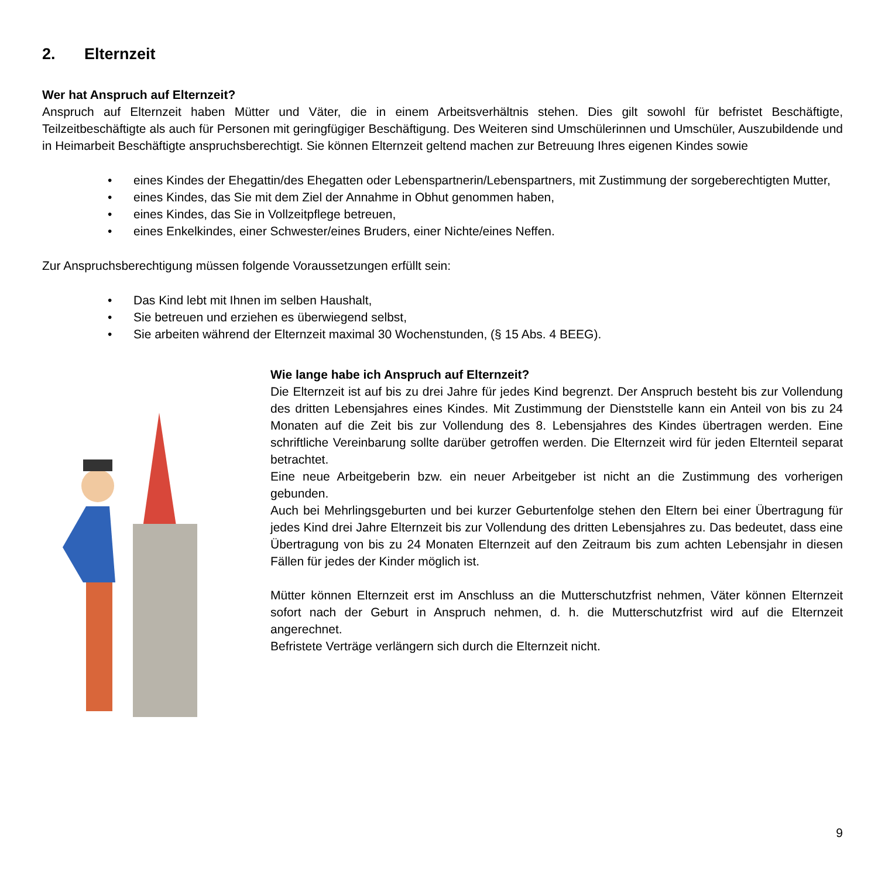2. Elternzeit
Wer hat Anspruch auf Elternzeit?
Anspruch auf Elternzeit haben Mütter und Väter, die in einem Arbeitsverhältnis stehen. Dies gilt sowohl für befristet Beschäftigte, Teilzeitbeschäftigte als auch für Personen mit geringfügiger Beschäftigung. Des Weiteren sind Umschülerinnen und Umschüler, Auszubildende und in Heimarbeit Beschäftigte anspruchsberechtigt. Sie können Elternzeit geltend machen zur Betreuung Ihres eigenen Kindes sowie
• eines Kindes der Ehegattin/des Ehegatten oder Lebenspartnerin/Lebenspartners, mit Zustimmung der sorgeberechtigten Mutter,
• eines Kindes, das Sie mit dem Ziel der Annahme in Obhut genommen haben,
• eines Kindes, das Sie in Vollzeitpflege betreuen,
• eines Enkelkindes, einer Schwester/eines Bruders, einer Nichte/eines Neffen.
Zur Anspruchsberechtigung müssen folgende Voraussetzungen erfüllt sein:
• Das Kind lebt mit Ihnen im selben Haushalt,
• Sie betreuen und erziehen es überwiegend selbst,
• Sie arbeiten während der Elternzeit maximal 30 Wochenstunden, (§ 15 Abs. 4 BEEG).
Wie lange habe ich Anspruch auf Elternzeit?
Die Elternzeit ist auf bis zu drei Jahre für jedes Kind begrenzt. Der Anspruch besteht bis zur Vollendung des dritten Lebensjahres eines Kindes. Mit Zustimmung der Dienststelle kann ein Anteil von bis zu 24 Monaten auf die Zeit bis zur Vollendung des 8. Lebensjahres des Kindes übertragen werden. Eine schriftliche Vereinbarung sollte darüber getroffen werden. Die Elternzeit wird für jeden Elternteil separat betrachtet.
Eine neue Arbeitgeberin bzw. ein neuer Arbeitgeber ist nicht an die Zustimmung des vorherigen gebunden.
Auch bei Mehrlingsgeburten und bei kurzer Geburtenfolge stehen den Eltern bei einer Übertragung für jedes Kind drei Jahre Elternzeit bis zur Vollendung des dritten Lebensjahres zu. Das bedeutet, dass eine Übertragung von bis zu 24 Monaten Elternzeit auf den Zeitraum bis zum achten Lebensjahr in diesen Fällen für jedes der Kinder möglich ist.
Mütter können Elternzeit erst im Anschluss an die Mutterschutzfrist nehmen, Väter können Elternzeit sofort nach der Geburt in Anspruch nehmen, d. h. die Mutterschutzfrist wird auf die Elternzeit angerechnet.
Befristete Verträge verlängern sich durch die Elternzeit nicht.
9